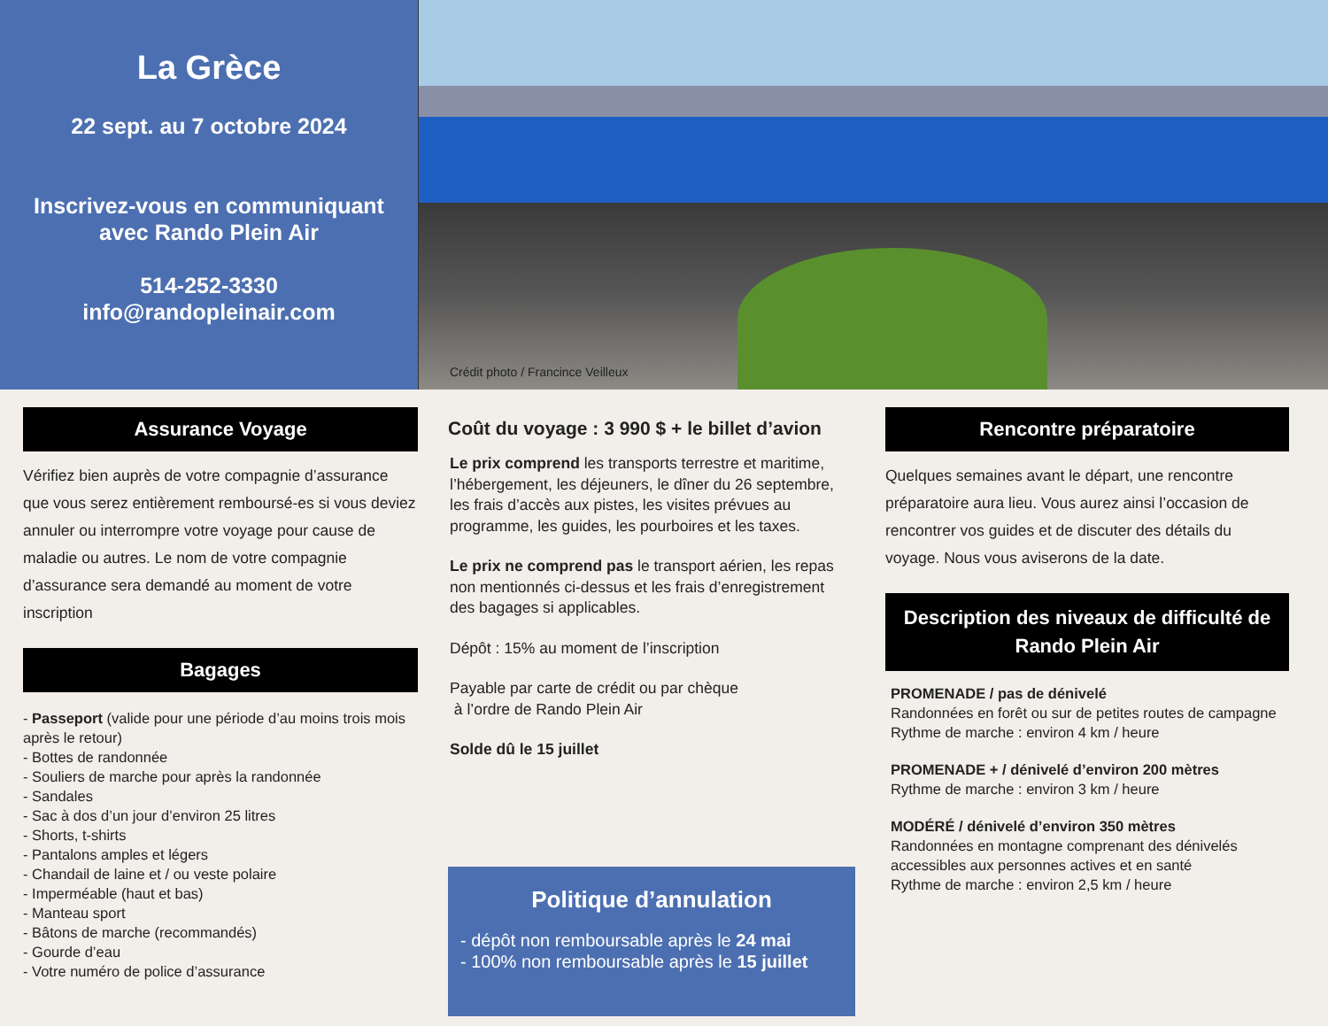La Grèce
22 sept. au 7 octobre 2024
Inscrivez-vous en communiquant
avec Rando Plein Air
514-252-3330
info@randopleinair.com
Crédit photo / Francince Veilleux
Assurance Voyage
Vérifiez bien auprès de votre compagnie d’assurance que vous serez entièrement remboursé-es si vous deviez annuler ou interrompre votre voyage pour cause de maladie ou autres. Le nom de votre compagnie d’assurance sera demandé au moment de votre inscription
Bagages
- Passeport (valide pour une période d’au moins trois mois après le retour)
- Bottes de randonnée
- Souliers de marche pour après la randonnée
- Sandales
- Sac à dos d’un jour d’environ 25 litres
- Shorts, t-shirts
- Pantalons amples et légers
- Chandail de laine et / ou veste polaire
- Imperméable (haut et bas)
- Manteau sport
- Bâtons de marche (recommandés)
- Gourde d’eau
- Votre numéro de police d’assurance
Coût du voyage : 3 990 $ + le billet d’avion
Le prix comprend les transports terrestre et maritime, l’hébergement, les déjeuners, le dîner du 26 septembre, les frais d’accès aux pistes, les visites prévues au programme, les guides, les pourboires et les taxes.
Le prix ne comprend pas le transport aérien, les repas non mentionnés ci-dessus et les frais d’enregistrement des bagages si applicables.
Dépôt : 15% au moment de l’inscription
Payable par carte de crédit ou par chèque
à l’ordre de Rando Plein Air
Solde dû le 15 juillet
Politique d’annulation
- dépôt non remboursable après le 24 mai
- 100% non remboursable après le 15 juillet
Rencontre préparatoire
Quelques semaines avant le départ, une rencontre préparatoire aura lieu. Vous aurez ainsi l’occasion de rencontrer vos guides et de discuter des détails du voyage. Nous vous aviserons de la date.
Description des niveaux de difficulté de Rando Plein Air
PROMENADE / pas de dénivelé
Randonnées en forêt ou sur de petites routes de campagne
Rythme de marche : environ 4 km / heure
PROMENADE + / dénivelé d’environ 200 mètres
Rythme de marche : environ 3 km / heure
MODÉRÉ / dénivelé d’environ 350 mètres
Randonnées en montagne comprenant des dénivelés accessibles aux personnes actives et en santé
Rythme de marche : environ 2,5 km / heure